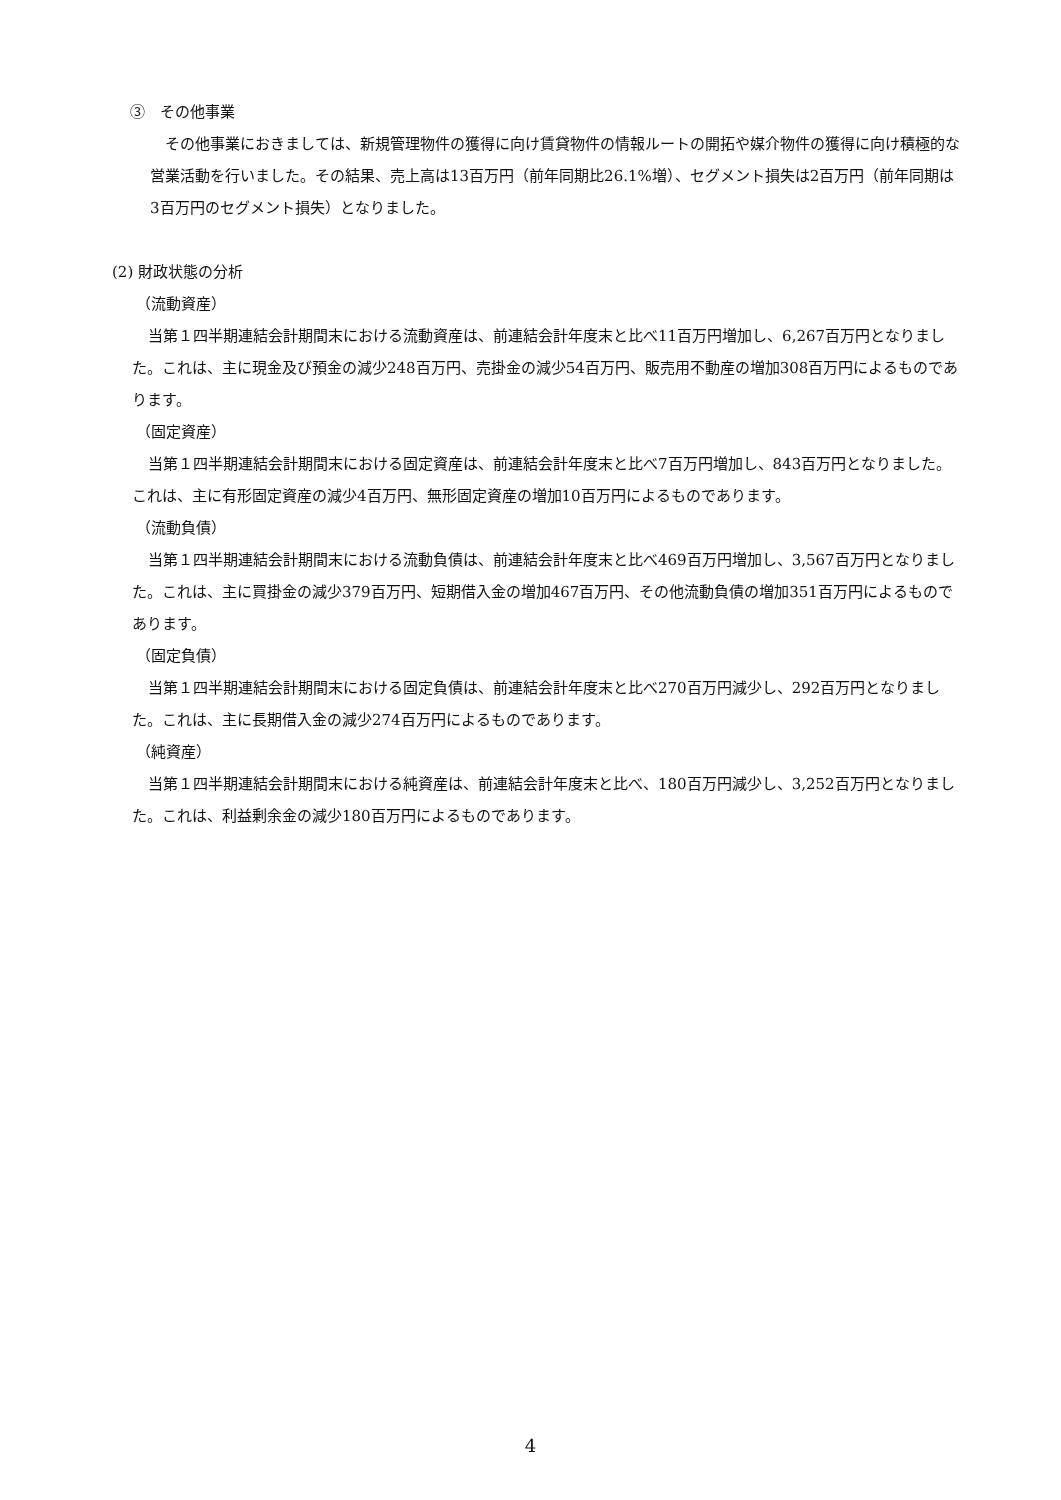③　その他事業
　その他事業におきましては、新規管理物件の獲得に向け賃貸物件の情報ルートの開拓や媒介物件の獲得に向け積極的な営業活動を行いました。その結果、売上高は13百万円（前年同期比26.1%増）、セグメント損失は2百万円（前年同期は3百万円のセグメント損失）となりました。
(2) 財政状態の分析
（流動資産）
当第１四半期連結会計期間末における流動資産は、前連結会計年度末と比べ11百万円増加し、6,267百万円となりました。これは、主に現金及び預金の減少248百万円、売掛金の減少54百万円、販売用不動産の増加308百万円によるものであります。
（固定資産）
当第１四半期連結会計期間末における固定資産は、前連結会計年度末と比べ7百万円増加し、843百万円となりました。これは、主に有形固定資産の減少4百万円、無形固定資産の増加10百万円によるものであります。
（流動負債）
当第１四半期連結会計期間末における流動負債は、前連結会計年度末と比べ469百万円増加し、3,567百万円となりました。これは、主に買掛金の減少379百万円、短期借入金の増加467百万円、その他流動負債の増加351百万円によるものであります。
（固定負債）
当第１四半期連結会計期間末における固定負債は、前連結会計年度末と比べ270百万円減少し、292百万円となりました。これは、主に長期借入金の減少274百万円によるものであります。
（純資産）
当第１四半期連結会計期間末における純資産は、前連結会計年度末と比べ、180百万円減少し、3,252百万円となりました。これは、利益剰余金の減少180百万円によるものであります。
4